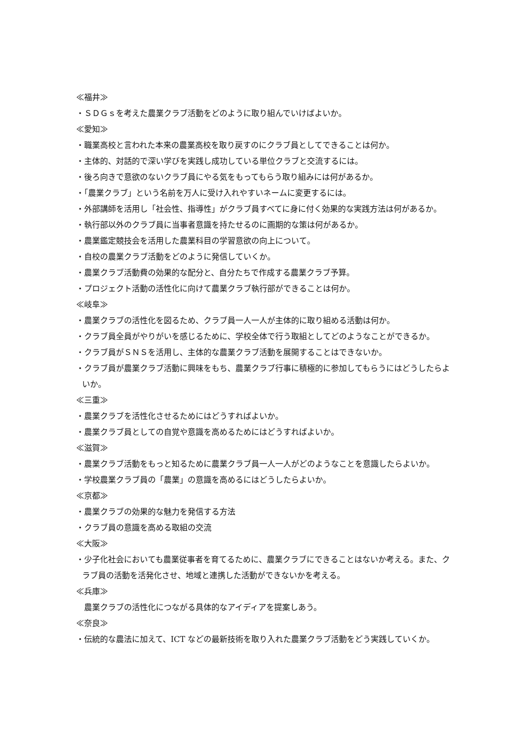≪福井≫
・ＳＤＧｓを考えた農業クラブ活動をどのように取り組んでいけばよいか。
≪愛知≫
・職業高校と言われた本来の農業高校を取り戻すのにクラブ員としてできることは何か。
・主体的、対話的で深い学びを実践し成功している単位クラブと交流するには。
・後ろ向きで意欲のないクラブ員にやる気をもってもらう取り組みには何があるか。
・「農業クラブ」という名前を万人に受け入れやすいネームに変更するには。
・外部講師を活用し「社会性、指導性」がクラブ員すべてに身に付く効果的な実践方法は何があるか。
・執行部以外のクラブ員に当事者意識を持たせるのに画期的な策は何があるか。
・農業鑑定競技会を活用した農業科目の学習意欲の向上について。
・自校の農業クラブ活動をどのように発信していくか。
・農業クラブ活動費の効果的な配分と、自分たちで作成する農業クラブ予算。
・プロジェクト活動の活性化に向けて農業クラブ執行部ができることは何か。
≪岐阜≫
・農業クラブの活性化を図るため、クラブ員一人一人が主体的に取り組める活動は何か。
・クラブ員全員がやりがいを感じるために、学校全体で行う取組としてどのようなことができるか。
・クラブ員がＳＮＳを活用し、主体的な農業クラブ活動を展開することはできないか。
・クラブ員が農業クラブ活動に興味をもち、農業クラブ行事に積極的に参加してもらうにはどうしたらよいか。
≪三重≫
・農業クラブを活性化させるためにはどうすればよいか。
・農業クラブ員としての自覚や意識を高めるためにはどうすればよいか。
≪滋賀≫
・農業クラブ活動をもっと知るために農業クラブ員一人一人がどのようなことを意識したらよいか。
・学校農業クラブ員の「農業」の意識を高めるにはどうしたらよいか。
≪京都≫
・農業クラブの効果的な魅力を発信する方法
・クラブ員の意識を高める取組の交流
≪大阪≫
・少子化社会においても農業従事者を育てるために、農業クラブにできることはないか考える。また、クラブ員の活動を活発化させ、地域と連携した活動ができないかを考える。
≪兵庫≫
農業クラブの活性化につながる具体的なアイディアを提案しあう。
≪奈良≫
・伝統的な農法に加えて、ICT などの最新技術を取り入れた農業クラブ活動をどう実践していくか。